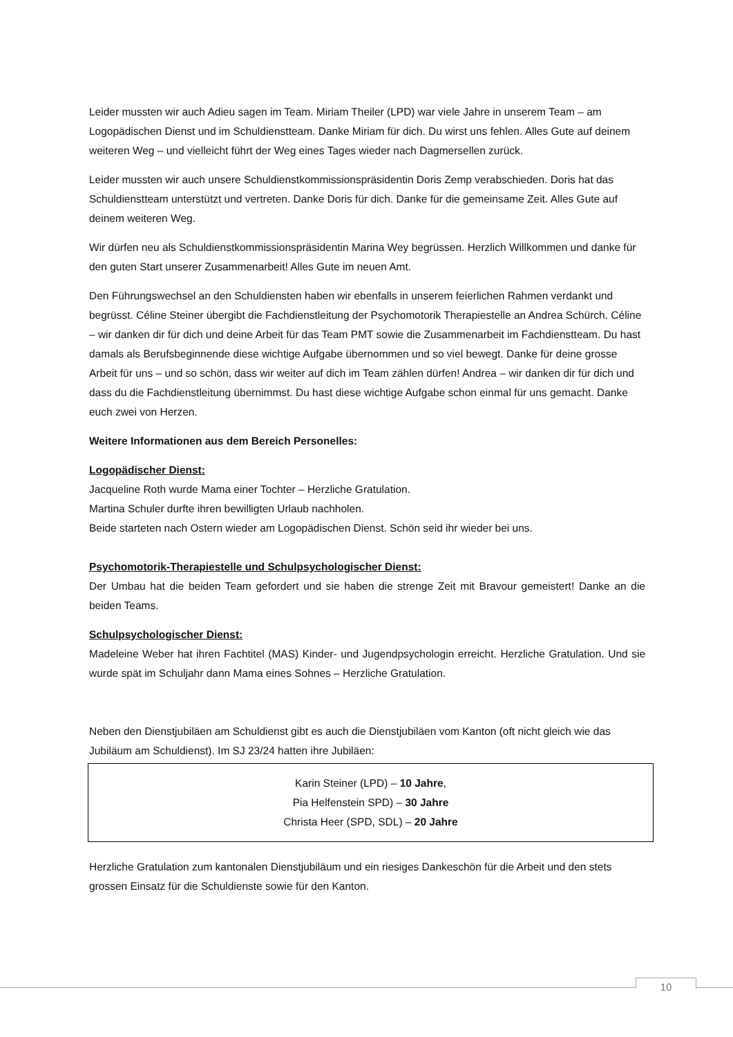Leider mussten wir auch Adieu sagen im Team. Miriam Theiler (LPD) war viele Jahre in unserem Team – am Logopädischen Dienst und im Schuldienstteam. Danke Miriam für dich. Du wirst uns fehlen. Alles Gute auf deinem weiteren Weg – und vielleicht führt der Weg eines Tages wieder nach Dagmersellen zurück.
Leider mussten wir auch unsere Schuldienstkommissionspräsidentin Doris Zemp verabschieden. Doris hat das Schuldienstteam unterstützt und vertreten. Danke Doris für dich. Danke für die gemeinsame Zeit. Alles Gute auf deinem weiteren Weg.
Wir dürfen neu als Schuldienstkommissionspräsidentin Marina Wey begrüssen. Herzlich Willkommen und danke für den guten Start unserer Zusammenarbeit! Alles Gute im neuen Amt.
Den Führungswechsel an den Schuldiensten haben wir ebenfalls in unserem feierlichen Rahmen verdankt und begrüsst. Céline Steiner übergibt die Fachdienstleitung der Psychomotorik Therapiestelle an Andrea Schürch. Céline – wir danken dir für dich und deine Arbeit für das Team PMT sowie die Zusammenarbeit im Fachdienstteam. Du hast damals als Berufsbeginnende diese wichtige Aufgabe übernommen und so viel bewegt. Danke für deine grosse Arbeit für uns – und so schön, dass wir weiter auf dich im Team zählen dürfen! Andrea – wir danken dir für dich und dass du die Fachdienstleitung übernimmst. Du hast diese wichtige Aufgabe schon einmal für uns gemacht. Danke euch zwei von Herzen.
Weitere Informationen aus dem Bereich Personelles:
Logopädischer Dienst:
Jacqueline Roth wurde Mama einer Tochter – Herzliche Gratulation.
Martina Schuler durfte ihren bewilligten Urlaub nachholen.
Beide starteten nach Ostern wieder am Logopädischen Dienst. Schön seid ihr wieder bei uns.
Psychomotorik-Therapiestelle und Schulpsychologischer Dienst:
Der Umbau hat die beiden Team gefordert und sie haben die strenge Zeit mit Bravour gemeistert! Danke an die beiden Teams.
Schulpsychologischer Dienst:
Madeleine Weber hat ihren Fachtitel (MAS) Kinder- und Jugendpsychologin erreicht. Herzliche Gratulation. Und sie wurde spät im Schuljahr dann Mama eines Sohnes – Herzliche Gratulation.
Neben den Dienstjubiläen am Schuldienst gibt es auch die Dienstjubiläen vom Kanton (oft nicht gleich wie das Jubiläum am Schuldienst). Im SJ 23/24 hatten ihre Jubiläen:
Karin Steiner (LPD) – 10 Jahre,
Pia Helfenstein SPD) – 30 Jahre
Christa Heer (SPD, SDL) – 20 Jahre
Herzliche Gratulation zum kantonalen Dienstjubiläum und ein riesiges Dankeschön für die Arbeit und den stets grossen Einsatz für die Schuldienste sowie für den Kanton.
10